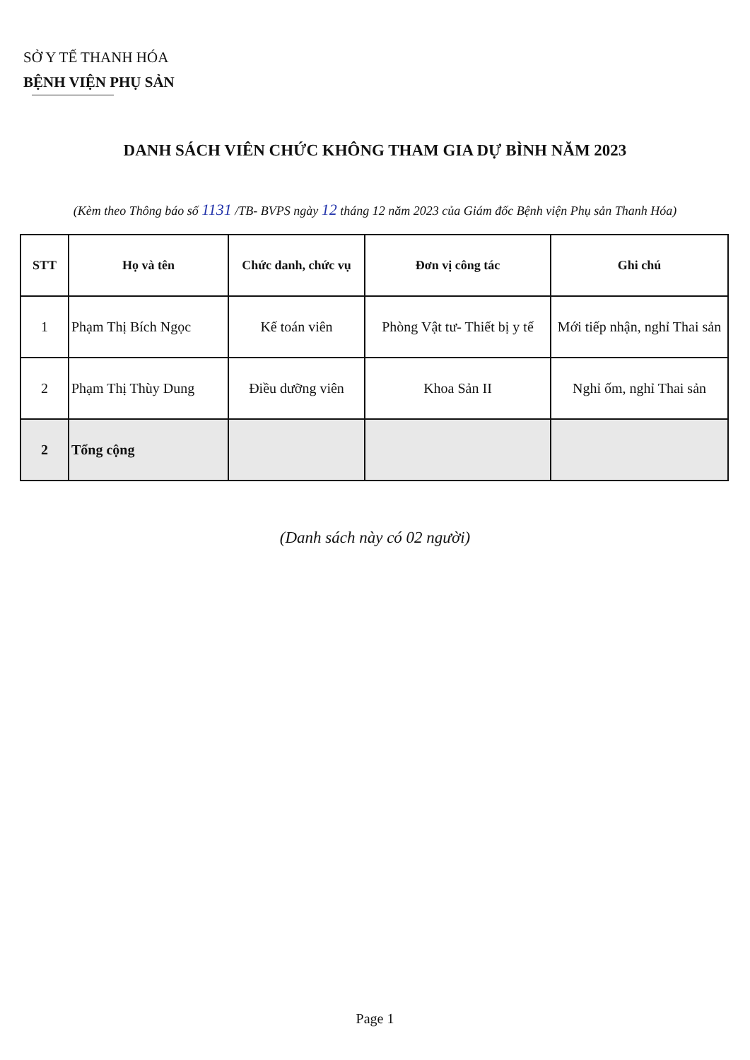SỞ Y TẾ THANH HÓA
BỆNH VIỆN PHỤ SẢN
DANH SÁCH VIÊN CHỨC KHÔNG THAM GIA DỰ BÌNH NĂM 2023
(Kèm theo Thông báo số 1131 /TB- BVPS ngày 12 tháng 12 năm 2023 của Giám đốc Bệnh viện Phụ sản Thanh Hóa)
| STT | Họ và tên | Chức danh, chức vụ | Đơn vị công tác | Ghi chú |
| --- | --- | --- | --- | --- |
| 1 | Phạm Thị Bích Ngọc | Kế toán viên | Phòng Vật tư- Thiết bị y tế | Mới tiếp nhận, nghỉ Thai sản |
| 2 | Phạm Thị Thùy Dung | Điều dưỡng viên | Khoa Sản II | Nghỉ ốm, nghỉ Thai sản |
| 2 | Tổng cộng | | | |
(Danh sách này có 02 người)
Page 1